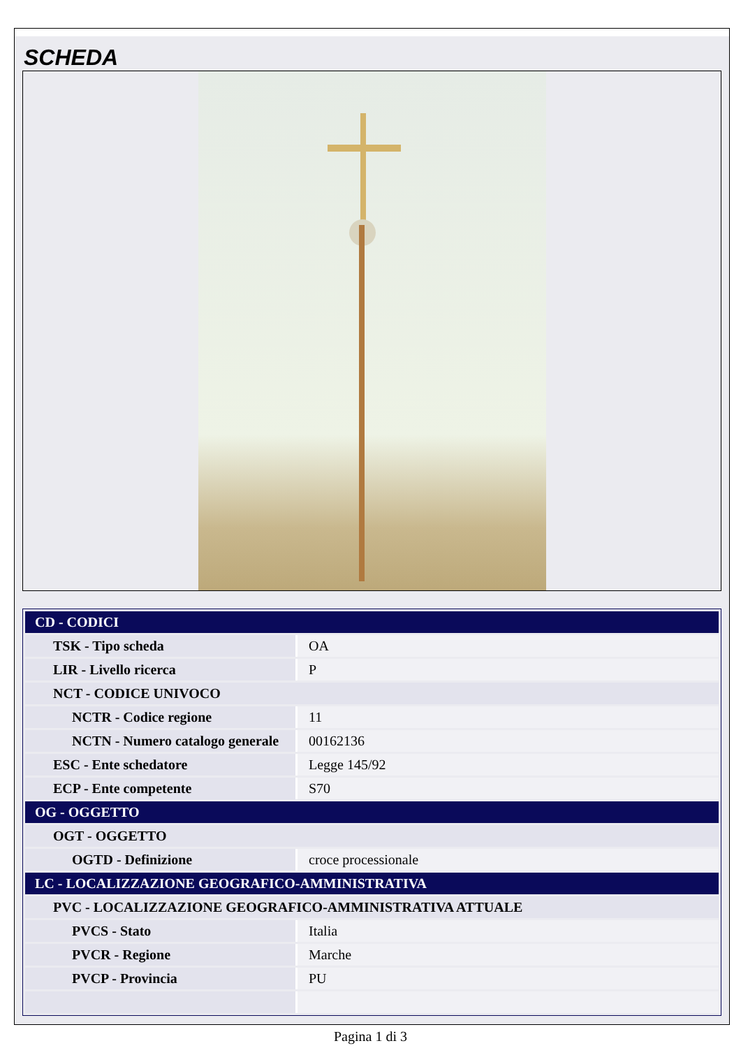SCHEDA
| CD - CODICI | |
| TSK - Tipo scheda | OA |
| LIR - Livello ricerca | P |
| NCT - CODICE UNIVOCO | |
| NCTR - Codice regione | 11 |
| NCTN - Numero catalogo generale | 00162136 |
| ESC - Ente schedatore | Legge 145/92 |
| ECP - Ente competente | S70 |
| OG - OGGETTO | |
| OGT - OGGETTO | |
| OGTD - Definizione | croce processionale |
| LC - LOCALIZZAZIONE GEOGRAFICO-AMMINISTRATIVA | |
| PVC - LOCALIZZAZIONE GEOGRAFICO-AMMINISTRATIVA ATTUALE | |
| PVCS - Stato | Italia |
| PVCR - Regione | Marche |
| PVCP - Provincia | PU |
Pagina 1 di 3